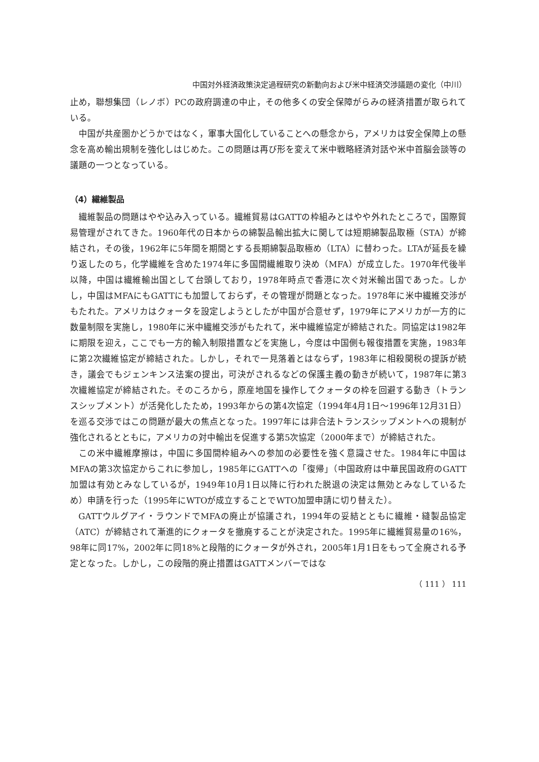中国対外経済政策決定過程研究の新動向および米中経済交渉議題の変化（中川）
止め，聯想集団（レノボ）PCの政府調達の中止，その他多くの安全保障がらみの経済措置が取られている。
中国が共産圏かどうかではなく，軍事大国化していることへの懸念から，アメリカは安全保障上の懸念を高め輸出規制を強化しはじめた。この問題は再び形を変えて米中戦略経済対話や米中首脳会談等の議題の一つとなっている。
（4）繊維製品
繊維製品の問題はやや込み入っている。繊維貿易はGATTの枠組みとはやや外れたところで，国際貿易管理がされてきた。1960年代の日本からの綿製品輸出拡大に関しては短期綿製品取極（STA）が締結され，その後，1962年に5年間を期間とする長期綿製品取極め（LTA）に替わった。LTAが延長を繰り返したのち，化学繊維を含めた1974年に多国間繊維取り決め（MFA）が成立した。1970年代後半以降，中国は繊維輸出国として台頭しており，1978年時点で香港に次ぐ対米輸出国であった。しかし，中国はMFAにもGATTにも加盟しておらず，その管理が問題となった。1978年に米中繊維交渉がもたれた。アメリカはクォータを設定しようとしたが中国が合意せず，1979年にアメリカが一方的に数量制限を実施し，1980年に米中繊維交渉がもたれて，米中繊維協定が締結された。同協定は1982年に期限を迎え，ここでも一方的輸入制限措置などを実施し，今度は中国側も報復措置を実施，1983年に第2次繊維協定が締結された。しかし，それで一見落着とはならず，1983年に相殺関税の提訴が続き，議会でもジェンキンス法案の提出，可決がされるなどの保護主義の動きが続いて，1987年に第3次繊維協定が締結された。そのころから，原産地国を操作してクォータの枠を回避する動き（トランスシップメント）が活発化したため，1993年からの第4次協定（1994年4月1日～1996年12月31日）を巡る交渉ではこの問題が最大の焦点となった。1997年には非合法トランスシップメントへの規制が強化されるとともに，アメリカの対中輸出を促進する第5次協定（2000年まで）が締結された。
この米中繊維摩擦は，中国に多国間枠組みへの参加の必要性を強く意識させた。1984年に中国はMFAの第3次協定からこれに参加し，1985年にGATTへの「復帰」（中国政府は中華民国政府のGATT加盟は有効とみなしているが，1949年10月1日以降に行われた脱退の決定は無効とみなしているため）申請を行った（1995年にWTOが成立することでWTO加盟申請に切り替えた）。
GATTウルグアイ・ラウンドでMFAの廃止が協議され，1994年の妥結とともに繊維・縫製品協定（ATC）が締結されて漸進的にクォータを撤廃することが決定された。1995年に繊維貿易量の16%，98年に同17%，2002年に同18%と段階的にクォータが外され，2005年1月1日をもって全廃される予定となった。しかし，この段階的廃止措置はGATTメンバーではな
（ 111 ） 111